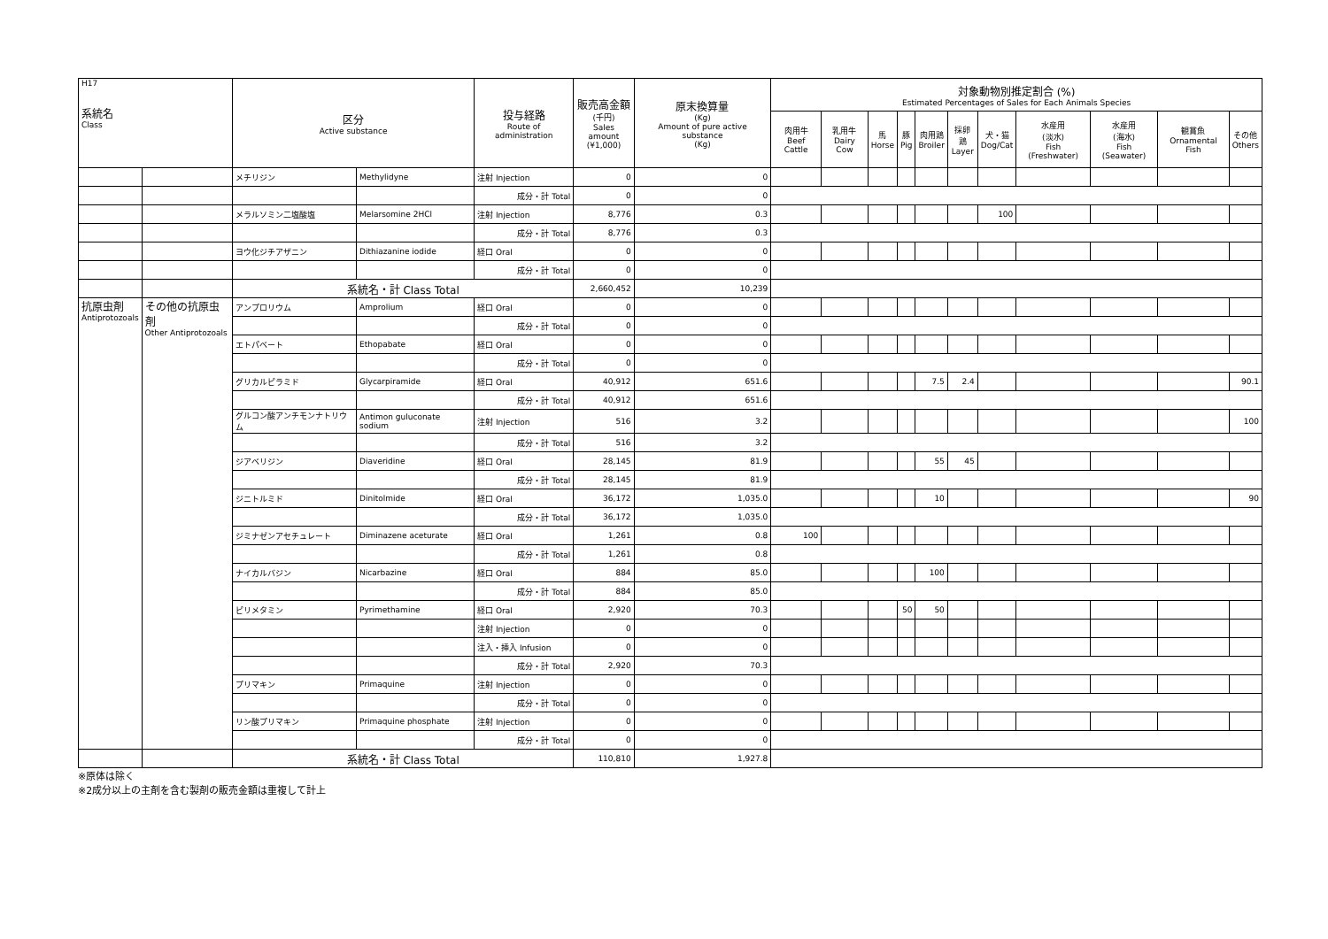| H17 系統名 Class | | 区分 Active substance | | 投与経路 Route of administration | 販売高金額 (千円) Sales amount (¥1,000) | 原末換算量 (Kg) Amount of pure active substance (Kg) | 対象動物別推定割合 (%) Estimated Percentages of Sales for Each Animals Species | | | | | | | | | | |
| --- | --- | --- | --- | --- | --- | --- | --- | --- | --- | --- | --- | --- | --- | --- | --- | --- | --- |
| | | | | | | | 肉用牛 Beef Cattle | 乳用牛 Dairy Cow | 馬 Horse | 豚 Pig | 肉用鶏 Broiler | 採卵鶏 Layer | 犬・猫 Dog/Cat | 水産用 (淡水) Fish (Freshwater) | 水産用 (海水) Fish (Seawater) | 観賞魚 Ornamental Fish | その他 Others |
| | | メチリジン | Methylidyne | 注射 Injection | 0 | 0 | | | | | | | | | | | |
| | | | | 成分・計 Total | 0 | 0 | | | | | | | | | | | |
| | | メラルソミン二塩酸塩 | Melarsomine 2HCl | 注射 Injection | 8,776 | 0.3 | | | | | | | 100 | | | | |
| | | | | 成分・計 Total | 8,776 | 0.3 | | | | | | | | | | | |
| | | ヨウ化ジチアザニン | Dithiazanine iodide | 経口 Oral | 0 | 0 | | | | | | | | | | | |
| | | | | 成分・計 Total | 0 | 0 | | | | | | | | | | | |
| | | 系統名・計 Class Total | | | 2,660,452 | 10,239 | | | | | | | | | | | |
| 抗原虫剤 Antiprotozoals | その他の抗原虫剤 Other Antiprotozoals | アンプロリウム | Amprolium | 経口 Oral | 0 | 0 | | | | | | | | | | | |
| | | | | 成分・計 Total | 0 | 0 | | | | | | | | | | | |
| | | エトパベート | Ethopabate | 経口 Oral | 0 | 0 | | | | | | | | | | | |
| | | | | 成分・計 Total | 0 | 0 | | | | | | | | | | | |
| | | グリカルピラミド | Glycarpiramide | 経口 Oral | 40,912 | 651.6 | | | | | 7.5 | 2.4 | | | | | 90.1 |
| | | | | 成分・計 Total | 40,912 | 651.6 | | | | | | | | | | | |
| | | グルコン酸アンチモンナトリウム | Antimon guluconate sodium | 注射 Injection | 516 | 3.2 | | | | | | | | | | | 100 |
| | | | | 成分・計 Total | 516 | 3.2 | | | | | | | | | | | |
| | | ジアベリジン | Diaveridine | 経口 Oral | 28,145 | 81.9 | | | | | 55 | 45 | | | | | |
| | | | | 成分・計 Total | 28,145 | 81.9 | | | | | | | | | | | |
| | | ジニトルミド | Dinitolmide | 経口 Oral | 36,172 | 1,035.0 | | | | | 10 | | | | | | 90 |
| | | | | 成分・計 Total | 36,172 | 1,035.0 | | | | | | | | | | | |
| | | ジミナゼンアセチュレート | Diminazene aceturate | 経口 Oral | 1,261 | 0.8 | 100 | | | | | | | | | | |
| | | | | 成分・計 Total | 1,261 | 0.8 | | | | | | | | | | | |
| | | ナイカルバジン | Nicarbazine | 経口 Oral | 884 | 85.0 | | | | | 100 | | | | | | |
| | | | | 成分・計 Total | 884 | 85.0 | | | | | | | | | | | |
| | | ピリメタミン | Pyrimethamine | 経口 Oral | 2,920 | 70.3 | | | | 50 | 50 | | | | | | |
| | | | | 注射 Injection | 0 | 0 | | | | | | | | | | | |
| | | | | 注入・挿入 Infusion | 0 | 0 | | | | | | | | | | | |
| | | | | 成分・計 Total | 2,920 | 70.3 | | | | | | | | | | | |
| | | プリマキン | Primaquine | 注射 Injection | 0 | 0 | | | | | | | | | | | |
| | | | | 成分・計 Total | 0 | 0 | | | | | | | | | | | |
| | | リン酸プリマキン | Primaquine phosphate | 注射 Injection | 0 | 0 | | | | | | | | | | | |
| | | | | 成分・計 Total | 0 | 0 | | | | | | | | | | | |
| | | 系統名・計 Class Total | | | 110,810 | 1,927.8 | | | | | | | | | | | |
※原体は除く
※2成分以上の主剤を含む製剤の販売金額は重複して計上